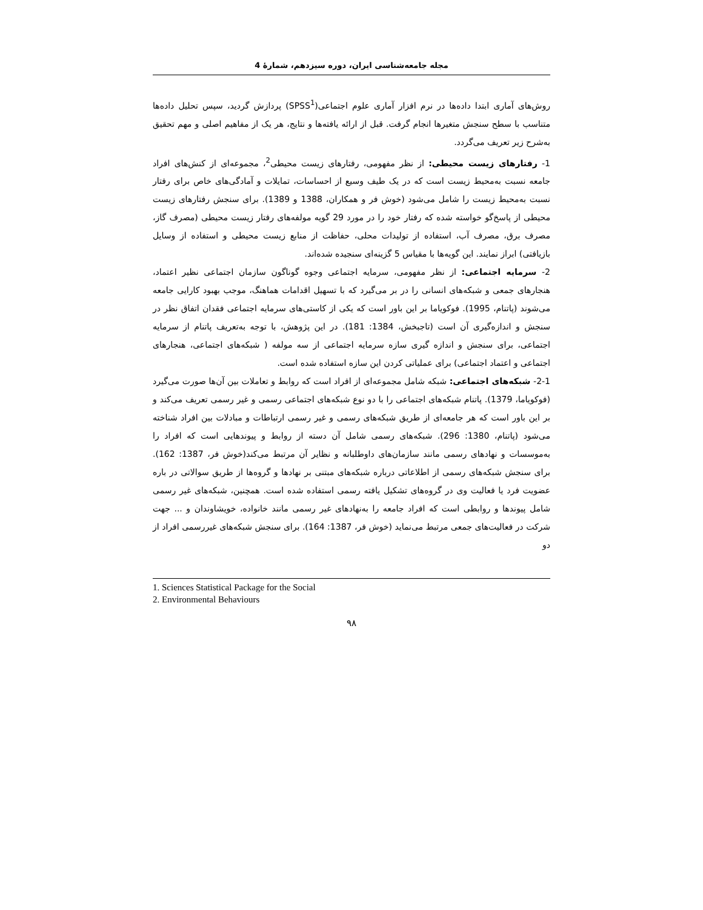مجله جامعه‌شناسی ایران، دوره سیزدهم، شمارۀ 4
روش‌های آماری ابتدا داده‌ها در نرم افزار آماری علوم اجتماعی(SPSS<sup>1</sup>) پردازش گردید، سپس تحلیل داده‌ها متناسب با سطح سنجش متغیرها انجام گرفت. قبل از ارائه یافته‌ها و نتایج، هر یک از مفاهیم اصلی و مهم تحقیق به‌شرح زیر تعریف می‌گردد.
1- رفتارهای زیست محیطی: از نظر مفهومی، رفتارهای زیست محیطی<sup>2</sup>، مجموعه‌ای از کنش‌های افراد جامعه نسبت به‌محیط زیست است که در یک طیف وسیع از احساسات، تمایلات و آمادگی‌های خاص برای رفتار نسبت به‌محیط زیست را شامل می‌شود (خوش فر و همکاران، 1388 و 1389). برای سنجش رفتارهای زیست محیطی از پاسخ‌گو خواسته شده که رفتار خود را در مورد 29 گویه مولفه‌های رفتار زیست محیطی (مصرف گاز، مصرف برق، مصرف آب، استفاده از تولیدات محلی، حفاظت از منابع زیست محیطی و استفاده از وسایل بازیافتی) ابراز نمایند. این گویه‌ها با مقیاس 5 گزینه‌ای سنجیده شده‌اند.
2- سرمایه اجتماعی: از نظر مفهومی، سرمایه اجتماعی وجوه گوناگون سازمان اجتماعی نظیر اعتماد، هنجارهای جمعی و شبکه‌های انسانی را در بر می‌گیرد که با تسهیل اقدامات هماهنگ، موجب بهبود کارایی جامعه می‌شوند (پاتنام، 1995). فوکویاما بر این باور است که یکی از کاستی‌های سرمایه اجتماعی فقدان اتفاق نظر در سنجش و اندازه‌گیری آن است (تاجبخش، 1384: 181). در این پژوهش، با توجه به‌تعریف پاتنام از سرمایه اجتماعی، برای سنجش و اندازه گیری سازه سرمایه اجتماعی از سه مولفه ( شبکه‌های اجتماعی، هنجارهای اجتماعی و اعتماد اجتماعی) برای عملیاتی کردن این سازه استفاده شده است.
2-1- شبکه‌های اجتماعی: شبکه شامل مجموعه‌ای از افراد است که روابط و تعاملات بین آن‌ها صورت می‌گیرد (فوکویاما، 1379). پاتنام شبکه‌های اجتماعی را با دو نوع شبکه‌های اجتماعی رسمی و غیر رسمی تعریف می‌کند و بر این باور است که هر جامعه‌ای از طریق شبکه‌های رسمی و غیر رسمی ارتباطات و مبادلات بین افراد شناخته می‌شود (پاتنام، 1380: 296). شبکه‌های رسمی شامل آن دسته از روابط و پیوندهایی است که افراد را به‌موسسات و نهادهای رسمی مانند سازمان‌های داوطلبانه و نظایر آن مرتبط می‌کند(خوش فر، 1387: 162). برای سنجش شبکه‌های رسمی از اطلاعاتی درباره شبکه‌های مبتنی بر نهادها و گروه‌ها از طریق سوالاتی در باره عضویت فرد یا فعالیت وی در گروه‌های تشکیل یافته رسمی استفاده شده است. همچنین، شبکه‌های غیر رسمی شامل پیوندها و روابطی است که افراد جامعه را به‌نهادهای غیر رسمی مانند خانواده، خویشاوندان و ... جهت شرکت در فعالیت‌های جمعی مرتبط می‌نماید (خوش فر، 1387: 164). برای سنجش شبکه‌های غیررسمی افراد از دو
1. Sciences Statistical Package for the Social
2. Environmental Behaviours
۹۸